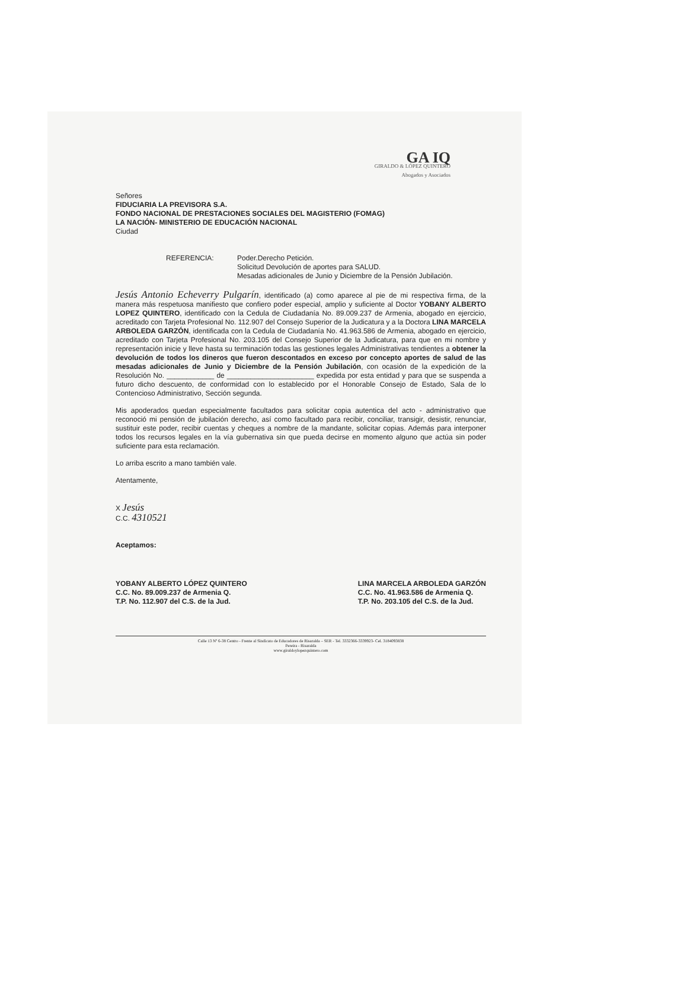GA IQ
GIRALDO & LÓPEZ QUINTERO
Abogados y Asociados
Señores
FIDUCIARIA LA PREVISORA S.A.
FONDO NACIONAL DE PRESTACIONES SOCIALES DEL MAGISTERIO (FOMAG)
LA NACIÓN- MINISTERIO DE EDUCACIÓN NACIONAL
Ciudad
REFERENCIA: Poder.Derecho Petición.
Solicitud Devolución de aportes para SALUD.
Mesadas adicionales de Junio y Diciembre de la Pensión Jubilación.
Jesús Antonio Echeverry Pulgarín, identificado (a) como aparece al pie de mi respectiva firma, de la manera más respetuosa manifiesto que confiero poder especial, amplio y suficiente al Doctor YOBANY ALBERTO LOPEZ QUINTERO, identificado con la Cedula de Ciudadanía No. 89.009.237 de Armenia, abogado en ejercicio, acreditado con Tarjeta Profesional No. 112.907 del Consejo Superior de la Judicatura y a la Doctora LINA MARCELA ARBOLEDA GARZÓN, identificada con la Cedula de Ciudadanía No. 41.963.586 de Armenia, abogado en ejercicio, acreditado con Tarjeta Profesional No. 203.105 del Consejo Superior de la Judicatura, para que en mi nombre y representación inicie y lleve hasta su terminación todas las gestiones legales Administrativas tendientes a obtener la devolución de todos los dineros que fueron descontados en exceso por concepto aportes de salud de las mesadas adicionales de Junio y Diciembre de la Pensión Jubilación, con ocasión de la expedición de la Resolución No. ____________ de ______________________ expedida por esta entidad y para que se suspenda a futuro dicho descuento, de conformidad con lo establecido por el Honorable Consejo de Estado, Sala de lo Contencioso Administrativo, Sección segunda.
Mis apoderados quedan especialmente facultados para solicitar copia autentica del acto - administrativo que reconoció mi pensión de jubilación derecho, así como facultado para recibir, conciliar, transigir, desistir, renunciar, sustituir este poder, recibir cuentas y cheques a nombre de la mandante, solicitar copias. Además para interponer todos los recursos legales en la vía gubernativa sin que pueda decirse en momento alguno que actúa sin poder suficiente para esta reclamación.
Lo arriba escrito a mano también vale.
Atentamente,
X Jesús
C.C. 4310521
Aceptamos:
YOBANY ALBERTO LÓPEZ QUINTERO
C.C. No. 89.009.237 de Armenia Q.
T.P. No. 112.907 del C.S. de la Jud.
LINA MARCELA ARBOLEDA GARZÓN
C.C. No. 41.963.586 de Armenia Q.
T.P. No. 203.105 del C.S. de la Jud.
Calle 13 Nº 6-38 Centro - Frente al Sindicato de Educadores de Risaralda – SER - Tel. 3332366-3339923- Cel. 3184093838
Pereira - Risaralda
www.giraldoylopezquintero.com